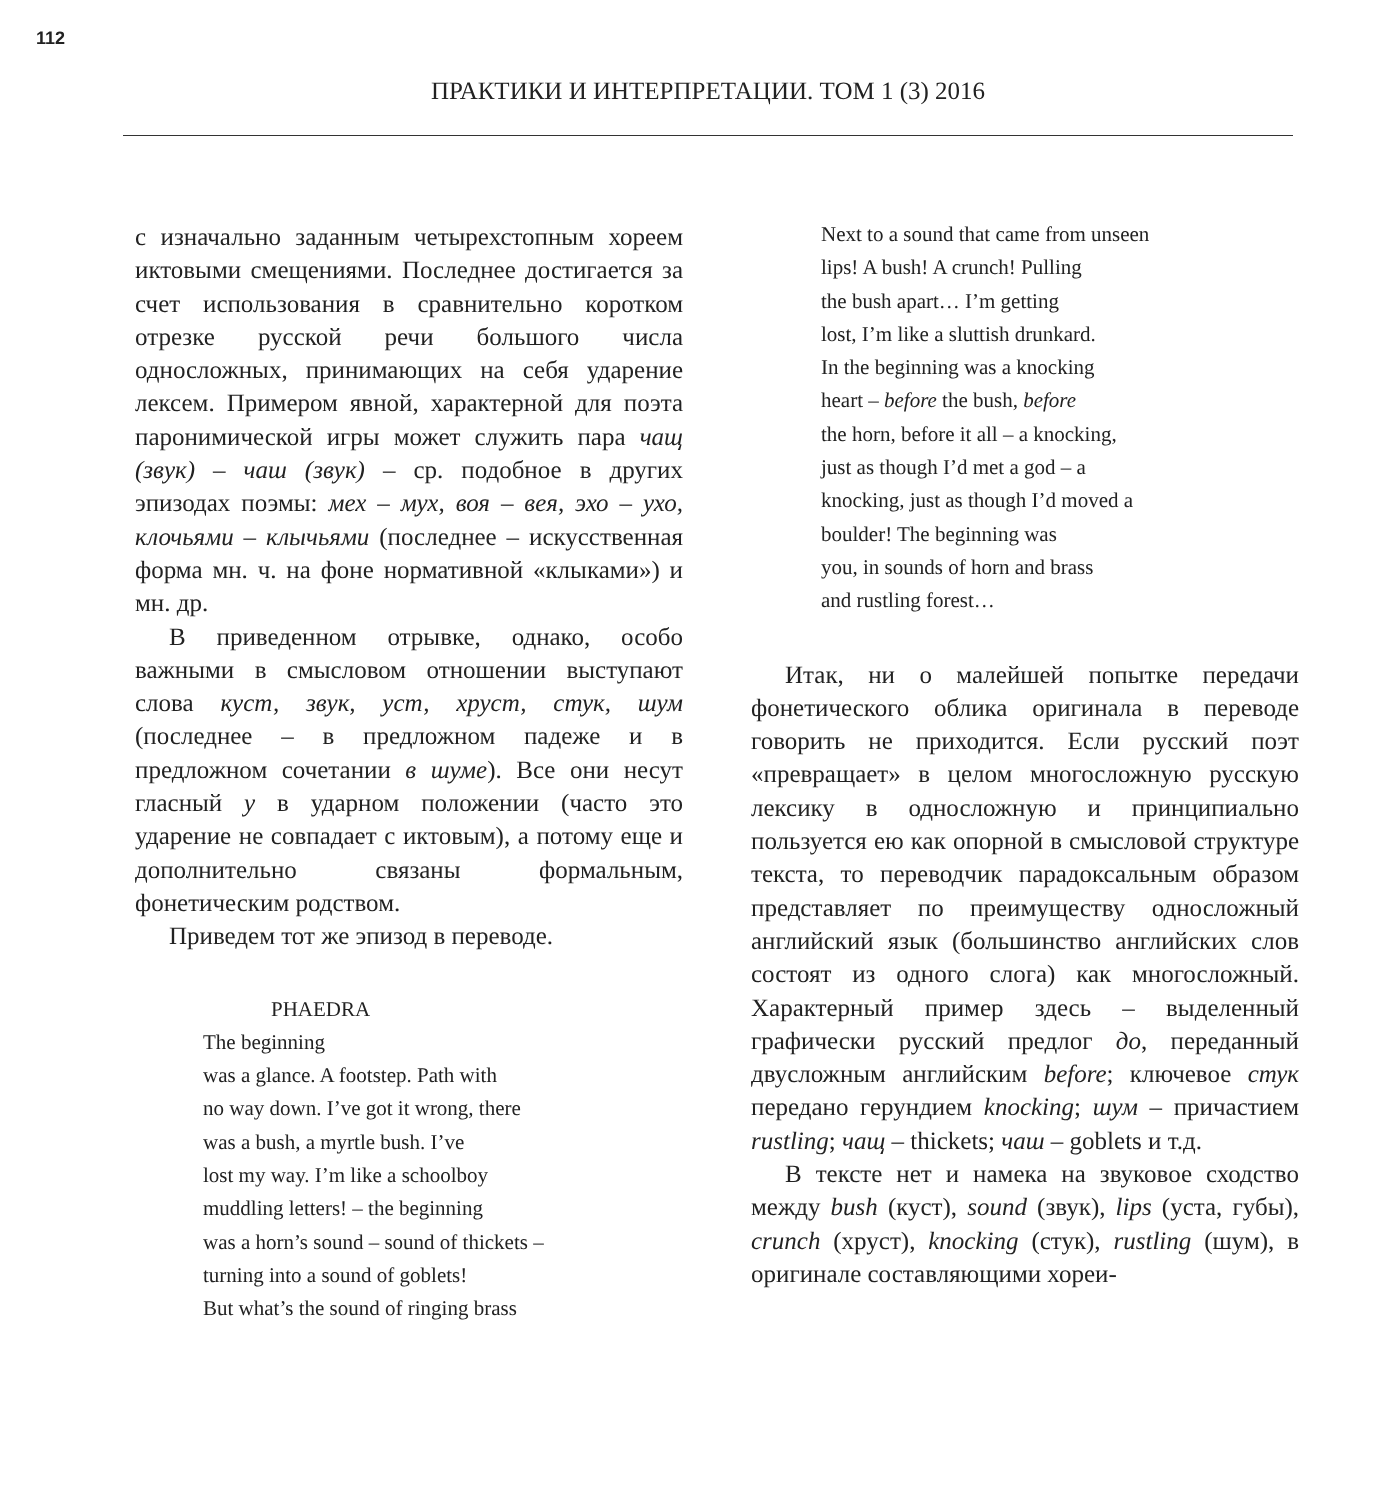112
ПРАКТИКИ И ИНТЕРПРЕТАЦИИ. ТОМ 1 (3) 2016
с изначально заданным четырехстопным хореем иктовыми смещениями. Последнее достигается за счет использования в сравнительно коротком отрезке русской речи большого числа односложных, принимающих на себя ударение лексем. Примером явной, характерной для поэта паронимической игры может служить пара чащ (звук) – чаш (звук) – ср. подобное в других эпизодах поэмы: мех – мух, воя – вея, эхо – ухо, клочьями – клычьями (последнее – искусственная форма мн. ч. на фоне нормативной «клыками») и мн. др.
В приведенном отрывке, однако, особо важными в смысловом отношении выступают слова куст, звук, уст, хруст, стук, шум (последнее – в предложном падеже и в предложном сочетании в шуме). Все они несут гласный у в ударном положении (часто это ударение не совпадает с иктовым), а потому еще и дополнительно связаны формальным, фонетическим родством.
Приведем тот же эпизод в переводе.
PHAEDRA
The beginning
was a glance. A footstep. Path with
no way down. I’ve got it wrong, there
was a bush, a myrtle bush. I’ve
lost my way. I’m like a schoolboy
muddling letters! – the beginning
was a horn’s sound – sound of thickets –
turning into a sound of goblets!
But what’s the sound of ringing brass
Next to a sound that came from unseen
lips! A bush! A crunch! Pulling
the bush apart… I’m getting
lost, I’m like a sluttish drunkard.
In the beginning was a knocking
heart – before the bush, before
the horn, before it all – a knocking,
just as though I’d met a god – a
knocking, just as though I’d moved a
boulder! The beginning was
you, in sounds of horn and brass
and rustling forest…
Итак, ни о малейшей попытке передачи фонетического облика оригинала в переводе говорить не приходится. Если русский поэт «превращает» в целом многосложную русскую лексику в односложную и принципиально пользуется ею как опорной в смысловой структуре текста, то переводчик парадоксальным образом представляет по преимуществу односложный английский язык (большинство английских слов состоят из одного слога) как многосложный. Характерный пример здесь – выделенный графически русский предлог до, переданный двусложным английским before; ключевое стук передано герундием knocking; шум – причастием rustling; чащ – thickets; чаш – goblets и т.д.
В тексте нет и намека на звуковое сходство между bush (куст), sound (звук), lips (уста, губы), crunch (хруст), knocking (стук), rustling (шум), в оригинале составляющими хореи-